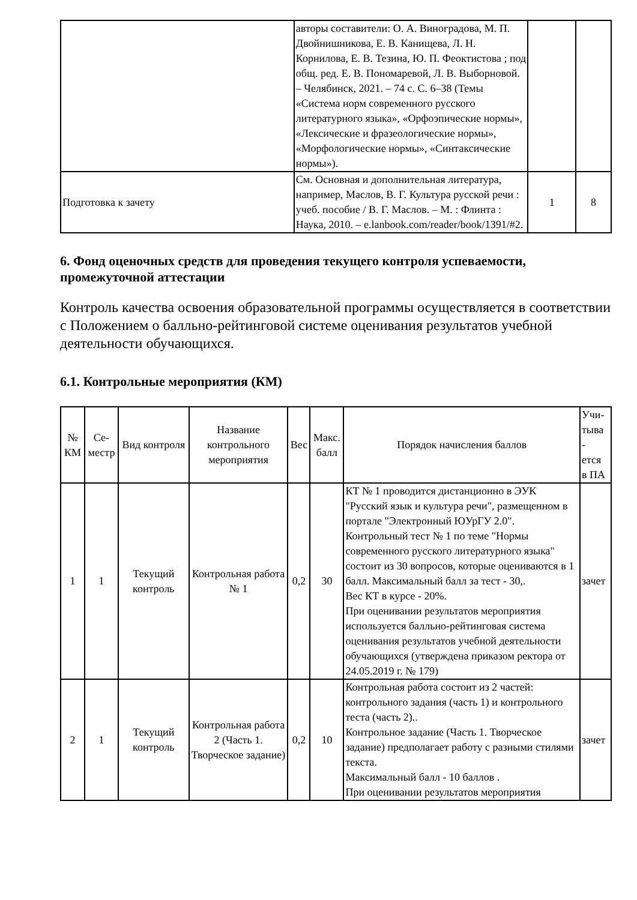| | авторы составители: О. А. Виноградова, М. П. Двойнишникова, Е. В. Канищева, Л. Н. Корнилова, Е. В. Тезина, Ю. П. Феоктистова ; под общ. ред. Е. В. Пономаревой, Л. В. Выборновой. – Челябинск, 2021. – 74 с. С. 6–38 (Темы «Система норм современного русского литературного языка», «Орфоэпические нормы», «Лексические и фразеологические нормы», «Морфологические нормы», «Синтаксические нормы»). | | |
| Подготовка к зачету | См. Основная и дополнительная литература, например, Маслов, В. Г. Культура русской речи : учеб. пособие / В. Г. Маслов. – М. : Флинта : Наука, 2010. – e.lanbook.com/reader/book/1391/#2. | 1 | 8 |
6. Фонд оценочных средств для проведения текущего контроля успеваемости, промежуточной аттестации
Контроль качества освоения образовательной программы осуществляется в соответствии с Положением о балльно-рейтинговой системе оценивания результатов учебной деятельности обучающихся.
6.1. Контрольные мероприятия (КМ)
| № КМ | Се- местр | Вид контроля | Название контрольного мероприятия | Вес | Макс. балл | Порядок начисления баллов | Учи- тыва - ется в ПА |
| --- | --- | --- | --- | --- | --- | --- | --- |
| 1 | 1 | Текущий контроль | Контрольная работа № 1 | 0,2 | 30 | КТ № 1 проводится дистанционно в ЭУК "Русский язык и культура речи", размещенном в портале "Электронный ЮУрГУ 2.0". Контрольный тест № 1 по теме "Нормы современного русского литературного языка" состоит из 30 вопросов, которые оцениваются в 1 балл. Максимальный балл за тест - 30,. Вес КТ в курсе - 20%. При оценивании результатов мероприятия используется балльно-рейтинговая система оценивания результатов учебной деятельности обучающихся (утверждена приказом ректора от 24.05.2019 г. № 179) | зачет |
| 2 | 1 | Текущий контроль | Контрольная работа 2 (Часть 1. Творческое задание) | 0,2 | 10 | Контрольная работа состоит из 2 частей: контрольного задания (часть 1) и контрольного теста (часть 2).. Контрольное задание (Часть 1. Творческое задание) предполагает работу с разными стилями текста. Максимальный балл - 10 баллов . При оценивании результатов мероприятия | зачет |